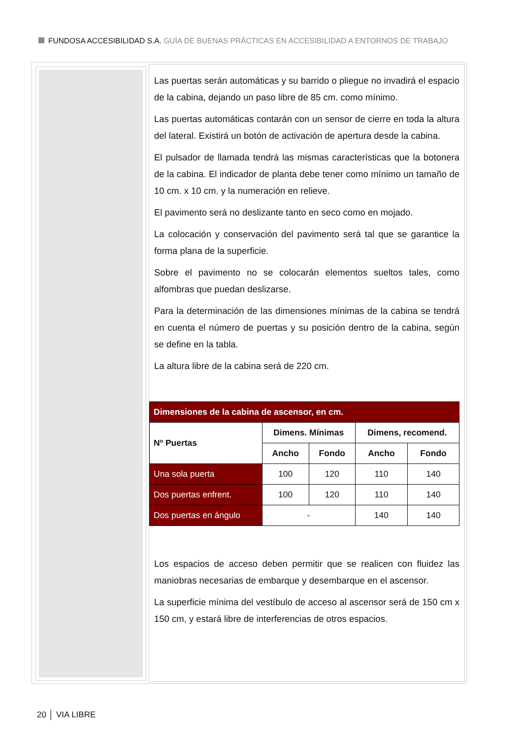FUNDOSA ACCESIBILIDAD S.A. GUÍA DE BUENAS PRÁCTICAS EN ACCESIBILIDAD A ENTORNOS DE TRABAJO
Las puertas serán automáticas y su barrido o pliegue no invadirá el espacio de la cabina, dejando un paso libre de 85 cm. como mínimo.
Las puertas automáticas contarán con un sensor de cierre en toda la altura del lateral. Existirá un botón de activación de apertura desde la cabina.
El pulsador de llamada tendrá las mismas características que la botonera de la cabina. El indicador de planta debe tener como mínimo un tamaño de 10 cm. x 10 cm. y la numeración en relieve.
El pavimento será no deslizante tanto en seco como en mojado.
La colocación y conservación del pavimento será tal que se garantice la forma plana de la superficie.
Sobre el pavimento no se colocarán elementos sueltos tales, como alfombras que puedan deslizarse.
Para la determinación de las dimensiones mínimas de la cabina se tendrá en cuenta el número de puertas y su posición dentro de la cabina, según se define en la tabla.
La altura libre de la cabina será de 220 cm.
| Dimensiones de la cabina de ascensor, en cm. | | | | |
| --- | --- | --- | --- | --- |
| Nº Puertas | Dimens. Mínimas | | Dimens, recomend. | |
| | Ancho | Fondo | Ancho | Fondo |
| Una sola puerta | 100 | 120 | 110 | 140 |
| Dos puertas enfrent. | 100 | 120 | 110 | 140 |
| Dos puertas en ángulo | - | | 140 | 140 |
Los espacios de acceso deben permitir que se realicen con fluidez las maniobras necesarias de embarque y desembarque en el ascensor.
La superficie mínima del vestíbulo de acceso al ascensor será de 150 cm x 150 cm, y estará libre de interferencias de otros espacios.
20 │ VIA LIBRE